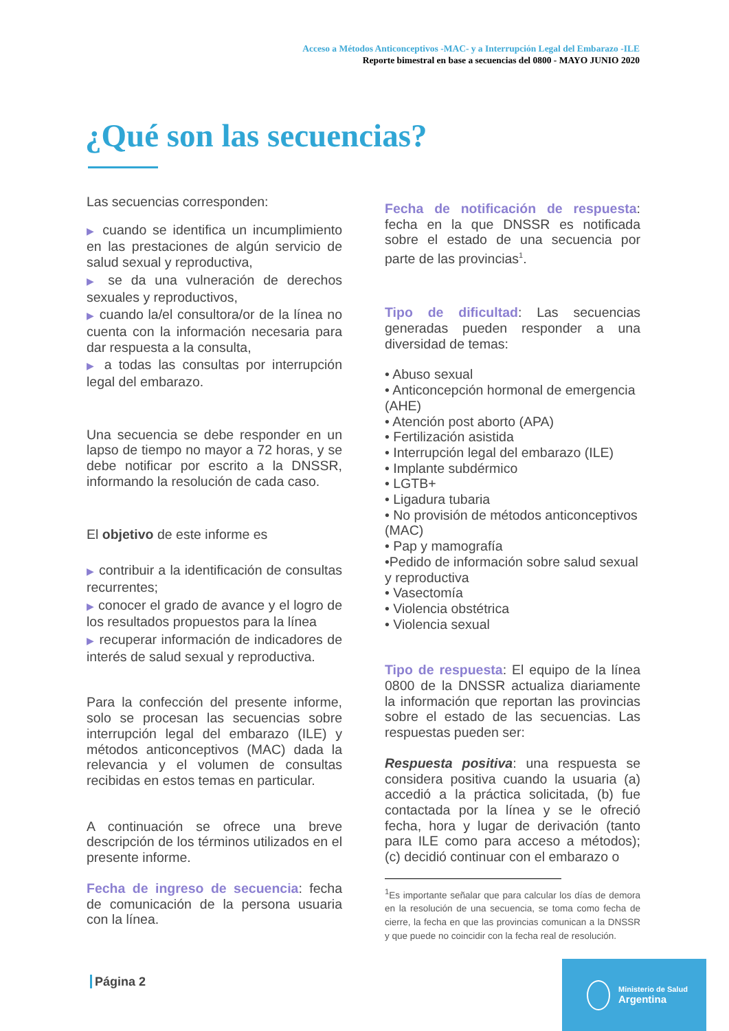Acceso a Métodos Anticonceptivos -MAC- y a Interrupción Legal del Embarazo -ILE
Reporte bimestral en base a secuencias del 0800 - MAYO JUNIO 2020
¿Qué son las secuencias?
Las secuencias corresponden:
▶ cuando se identifica un incumplimiento en las prestaciones de algún servicio de salud sexual y reproductiva,
▶ se da una vulneración de derechos sexuales y reproductivos,
▶ cuando la/el consultora/or de la línea no cuenta con la información necesaria para dar respuesta a la consulta,
▶ a todas las consultas por interrupción legal del embarazo.
Una secuencia se debe responder en un lapso de tiempo no mayor a 72 horas, y se debe notificar por escrito a la DNSSR, informando la resolución de cada caso.
El objetivo de este informe es
▶ contribuir a la identificación de consultas recurrentes;
▶ conocer el grado de avance y el logro de los resultados propuestos para la línea
▶ recuperar información de indicadores de interés de salud sexual y reproductiva.
Para la confección del presente informe, solo se procesan las secuencias sobre interrupción legal del embarazo (ILE) y métodos anticonceptivos (MAC) dada la relevancia y el volumen de consultas recibidas en estos temas en particular.
A continuación se ofrece una breve descripción de los términos utilizados en el presente informe.
Fecha de ingreso de secuencia: fecha de comunicación de la persona usuaria con la línea.
Fecha de notificación de respuesta: fecha en la que DNSSR es notificada sobre el estado de una secuencia por parte de las provincias<sup>1</sup>.
Tipo de dificultad: Las secuencias generadas pueden responder a una diversidad de temas:
• Abuso sexual
• Anticoncepción hormonal de emergencia (AHE)
• Atención post aborto (APA)
• Fertilización asistida
• Interrupción legal del embarazo (ILE)
• Implante subdérmico
• LGTB+
• Ligadura tubaria
• No provisión de métodos anticonceptivos (MAC)
• Pap y mamografía
•Pedido de información sobre salud sexual y reproductiva
• Vasectomía
• Violencia obstétrica
• Violencia sexual
Tipo de respuesta: El equipo de la línea 0800 de la DNSSR actualiza diariamente la información que reportan las provincias sobre el estado de las secuencias. Las respuestas pueden ser:
Respuesta positiva: una respuesta se considera positiva cuando la usuaria (a) accedió a la práctica solicitada, (b) fue contactada por la línea y se le ofreció fecha, hora y lugar de derivación (tanto para ILE como para acceso a métodos); (c) decidió continuar con el embarazo o
<sup>1</sup> Es importante señalar que para calcular los días de demora en la resolución de una secuencia, se toma como fecha de cierre, la fecha en que las provincias comunican a la DNSSR y que puede no coincidir con la fecha real de resolución.
Página 2
Ministerio de Salud
Argentina